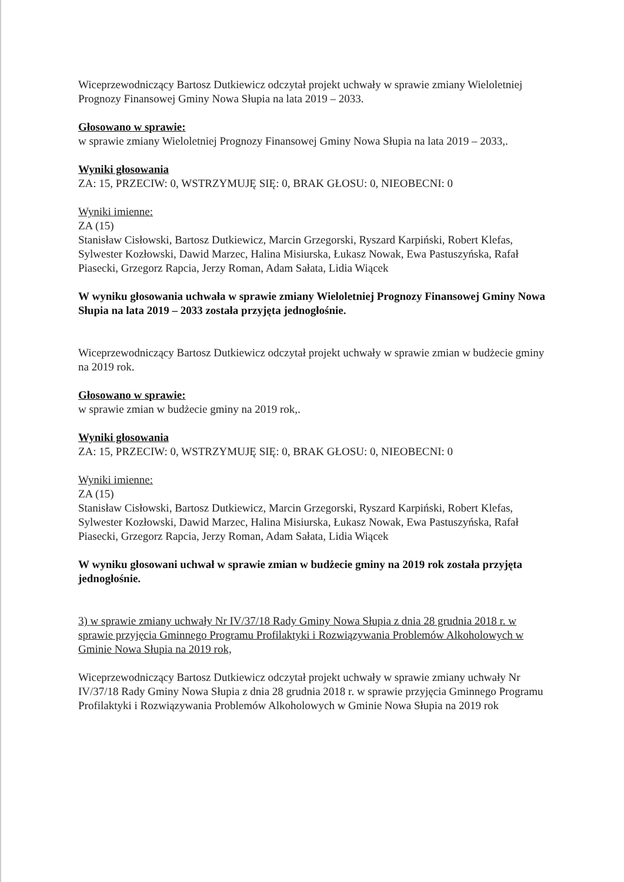Wiceprzewodniczący Bartosz Dutkiewicz odczytał projekt uchwały w sprawie zmiany Wieloletniej Prognozy Finansowej Gminy Nowa Słupia na lata 2019 – 2033.
Głosowano w sprawie:
w sprawie zmiany Wieloletniej Prognozy Finansowej Gminy Nowa Słupia na lata 2019 – 2033,.
Wyniki głosowania
ZA: 15, PRZECIW: 0, WSTRZYMUJĘ SIĘ: 0, BRAK GŁOSU: 0, NIEOBECNI: 0
Wyniki imienne:
ZA (15)
Stanisław Cisłowski, Bartosz Dutkiewicz, Marcin Grzegorski, Ryszard Karpiński, Robert Klefas, Sylwester Kozłowski, Dawid Marzec, Halina Misiurska, Łukasz Nowak, Ewa Pastuszyńska, Rafał Piasecki, Grzegorz Rapcia, Jerzy Roman, Adam Sałata, Lidia Wiącek
W wyniku głosowania uchwała w sprawie zmiany Wieloletniej Prognozy Finansowej Gminy Nowa Słupia na lata 2019 – 2033 została przyjęta jednogłośnie.
Wiceprzewodniczący Bartosz Dutkiewicz odczytał projekt uchwały w sprawie zmian w budżecie gminy na 2019 rok.
Głosowano w sprawie:
w sprawie zmian w budżecie gminy na 2019 rok,.
Wyniki głosowania
ZA: 15, PRZECIW: 0, WSTRZYMUJĘ SIĘ: 0, BRAK GŁOSU: 0, NIEOBECNI: 0
Wyniki imienne:
ZA (15)
Stanisław Cisłowski, Bartosz Dutkiewicz, Marcin Grzegorski, Ryszard Karpiński, Robert Klefas, Sylwester Kozłowski, Dawid Marzec, Halina Misiurska, Łukasz Nowak, Ewa Pastuszyńska, Rafał Piasecki, Grzegorz Rapcia, Jerzy Roman, Adam Sałata, Lidia Wiącek
W wyniku głosowani uchwał w sprawie zmian w budżecie gminy na 2019 rok została przyjęta jednogłośnie.
3) w sprawie zmiany uchwały Nr IV/37/18 Rady Gminy Nowa Słupia z dnia 28 grudnia 2018 r. w sprawie przyjęcia Gminnego Programu Profilaktyki i Rozwiązywania Problemów Alkoholowych w Gminie Nowa Słupia na 2019 rok,
Wiceprzewodniczący Bartosz Dutkiewicz odczytał projekt uchwały w sprawie zmiany uchwały Nr IV/37/18 Rady Gminy Nowa Słupia z dnia 28 grudnia 2018 r. w sprawie przyjęcia Gminnego Programu Profilaktyki i Rozwiązywania Problemów Alkoholowych w Gminie Nowa Słupia na 2019 rok